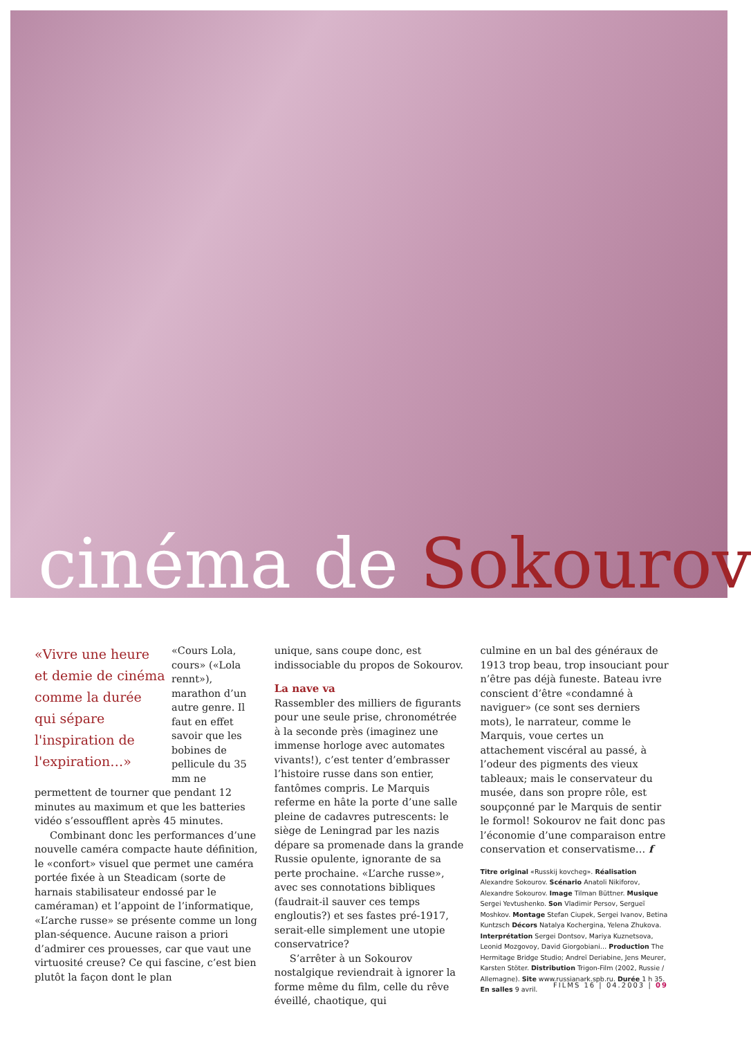cinéma de Sokourov
«Vivre une heure et demie de cinéma comme la durée qui sépare l'inspiration de l'expiration…»
«Cours Lola, cours» («Lola rennt»), marathon d’un autre genre. Il faut en effet savoir que les bobines de pellicule du 35 mm ne permettent de tourner que pendant 12 minutes au maximum et que les batteries vidéo s’essoufflent après 45 minutes.
Combinant donc les performances d’une nouvelle caméra compacte haute définition, le «confort» visuel que permet une caméra portée fixée à un Steadicam (sorte de harnais stabilisateur endossé par le caméraman) et l’appoint de l’informatique, «L’arche russe» se présente comme un long plan-séquence. Aucune raison a priori d’admirer ces prouesses, car que vaut une virtuosité creuse? Ce qui fascine, c’est bien plutôt la façon dont le plan
unique, sans coupe donc, est indissociable du propos de Sokourov.
La nave va
Rassembler des milliers de figurants pour une seule prise, chronométrée à la seconde près (imaginez une immense horloge avec automates vivants!), c’est tenter d’embrasser l’histoire russe dans son entier, fantômes compris. Le Marquis referme en hâte la porte d’une salle pleine de cadavres putrescents: le siège de Leningrad par les nazis dépare sa promenade dans la grande Russie opulente, ignorante de sa perte prochaine. «L’arche russe», avec ses connotations bibliques (faudrait-il sauver ces temps engloutis?) et ses fastes pré-1917, serait-elle simplement une utopie conservatrice?
S’arrêter à un Sokourov nostalgique reviendrait à ignorer la forme même du film, celle du rêve éveillé, chaotique, qui
culmine en un bal des généraux de 1913 trop beau, trop insouciant pour n’être pas déjà funeste. Bateau ivre conscient d’être «condamné à naviguer» (ce sont ses derniers mots), le narrateur, comme le Marquis, voue certes un attachement viscéral au passé, à l’odeur des pigments des vieux tableaux; mais le conservateur du musée, dans son propre rôle, est soupçonné par le Marquis de sentir le formol! Sokourov ne fait donc pas l’économie d’une comparaison entre conservation et conservatisme… f
Titre original «Russkij kovcheg». Réalisation Alexandre Sokourov. Scénario Anatoli Nikiforov, Alexandre Sokourov. Image Tilman Büttner. Musique Sergei Yevtushenko. Son Vladimir Persov, Sergueï Moshkov. Montage Stefan Ciupek, Sergei Ivanov, Betina Kuntzsch Décors Natalya Kochergina, Yelena Zhukova. Interprétation Sergei Dontsov, Mariya Kuznetsova, Leonid Mozgovoy, David Giorgobiani… Production The Hermitage Bridge Studio; Andreï Deriabine, Jens Meurer, Karsten Stöter. Distribution Trigon-Film (2002, Russie / Allemagne). Site www.russianark.spb.ru. Durée 1 h 35. En salles 9 avril.
FILMS 16 | 04.2003 | 09